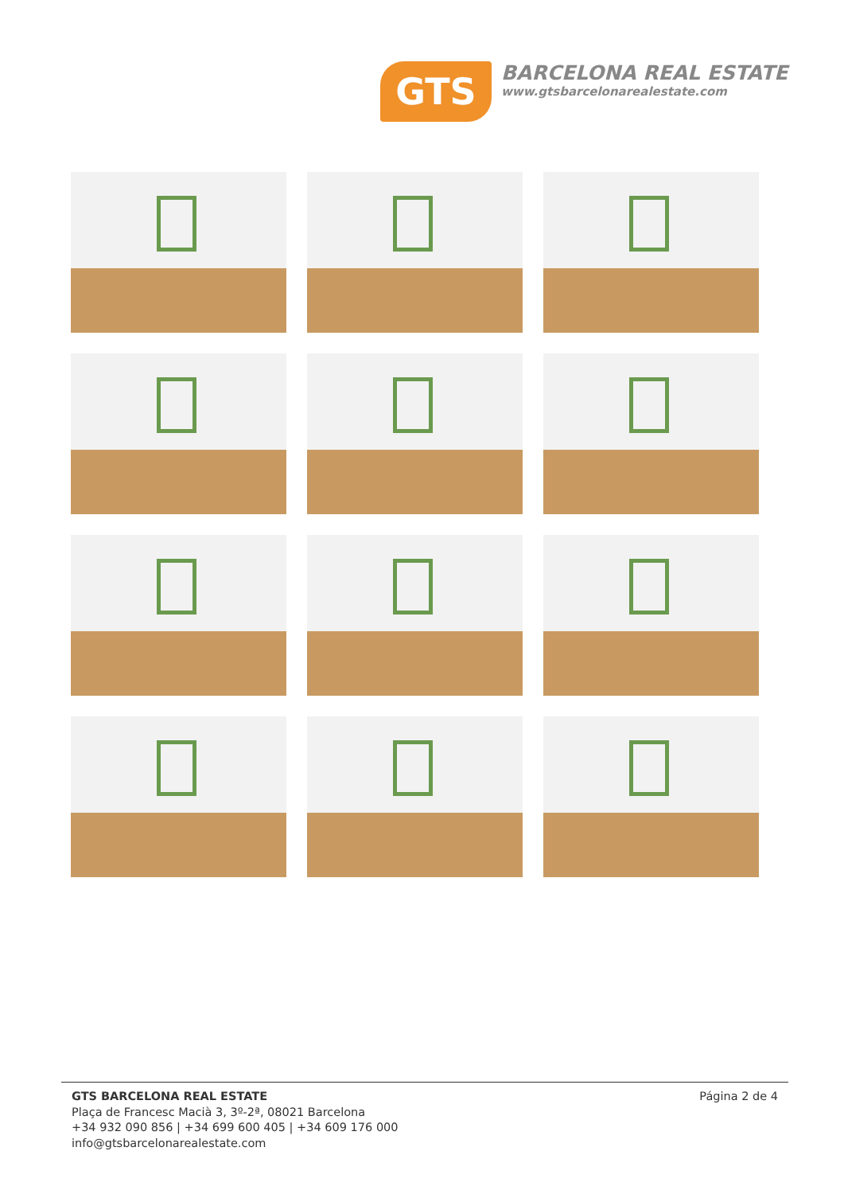GTS
BARCELONA REAL ESTATE
www.gtsbarcelonarealestate.com
GTS BARCELONA REAL ESTATE
Plaça de Francesc Macià 3, 3º-2ª, 08021 Barcelona
+34 932 090 856 | +34 699 600 405 | +34 609 176 000
info@gtsbarcelonarealestate.com
Página 2 de 4